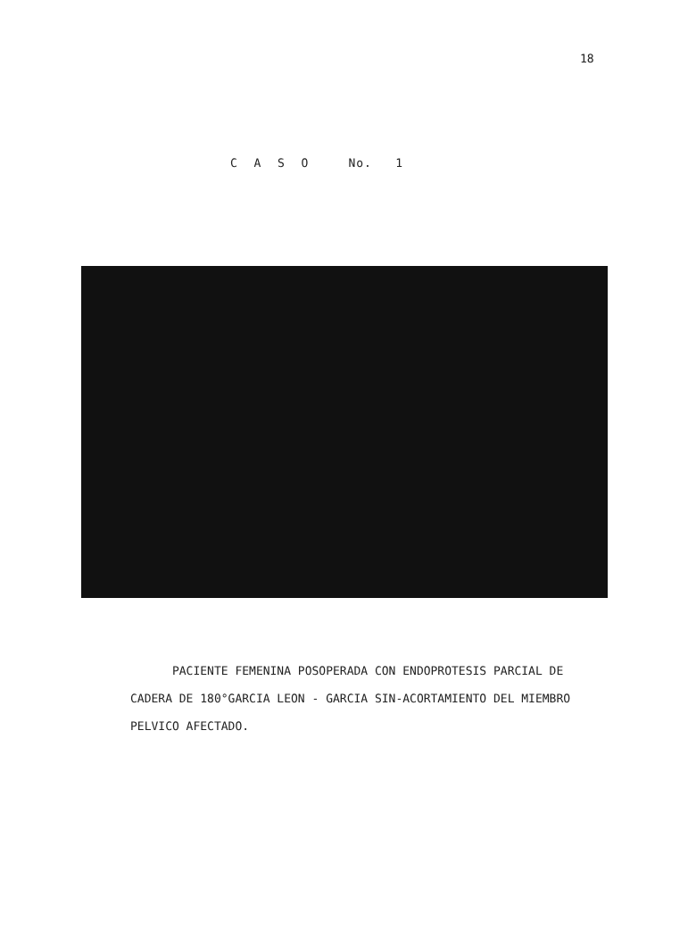18
C A S O No. 1
PACIENTE FEMENINA POSOPERADA CON ENDOPROTESIS PARCIAL DE CADERA DE 180°GARCIA LEON - GARCIA SIN-ACORTAMIENTO DEL MIEMBRO PELVICO AFECTADO.